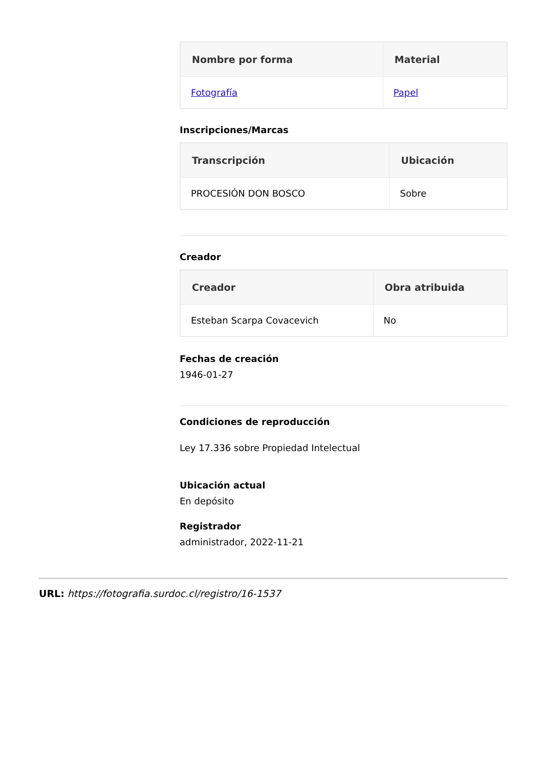| Nombre por forma | Material |
| --- | --- |
| Fotografía | Papel |
Inscripciones/Marcas
| Transcripción | Ubicación |
| --- | --- |
| PROCESIÓN DON BOSCO | Sobre |
Creador
| Creador | Obra atribuida |
| --- | --- |
| Esteban Scarpa Covacevich | No |
Fechas de creación
1946-01-27
Condiciones de reproducción
Ley 17.336 sobre Propiedad Intelectual
Ubicación actual
En depósito
Registrador
administrador, 2022-11-21
URL: https://fotografia.surdoc.cl/registro/16-1537